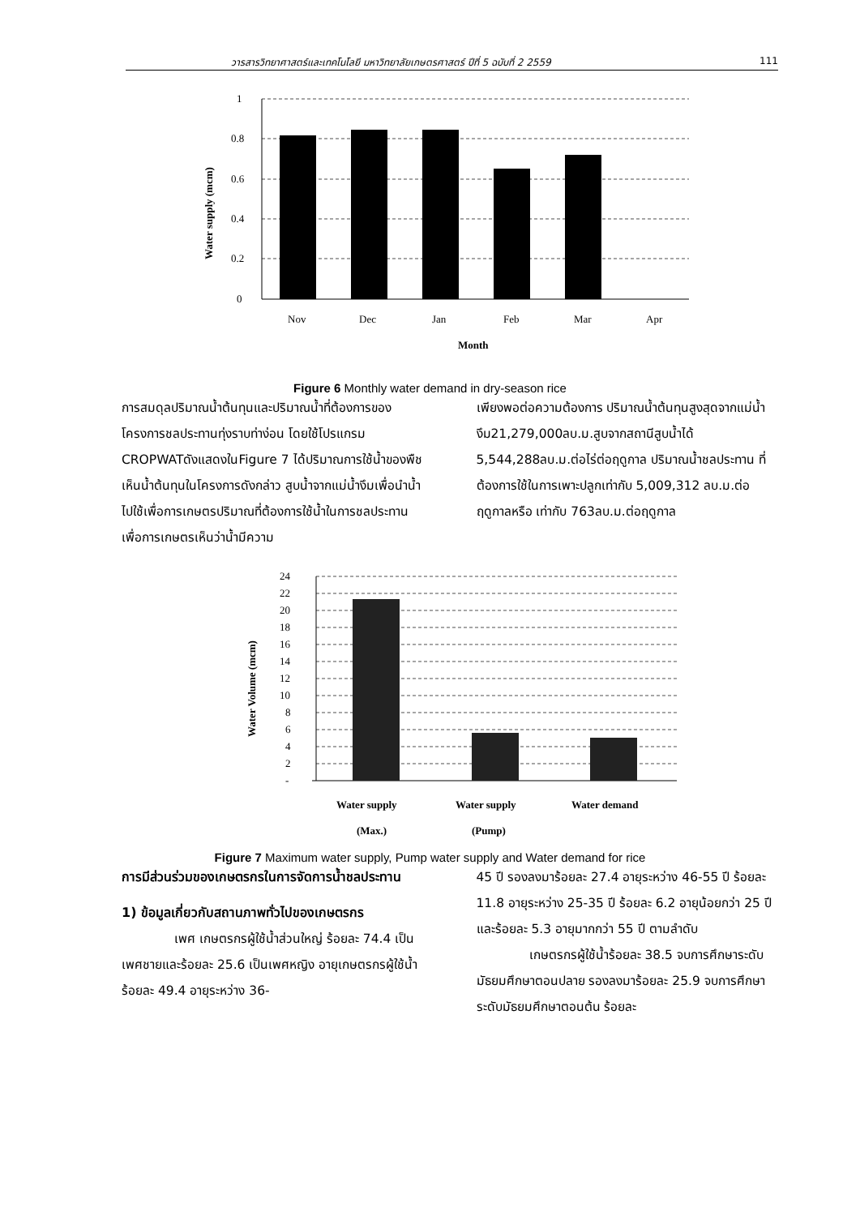วารสารวิทยาศาสตร์และเทคโนโลยี มหาวิทยาลัยเกษตรศาสตร์ ปีที่ 5 ฉบับที่ 2 2559 111
1
0.8
0.6
0.4
0.2
0
Nov
Dec
Jan
Feb
Mar
Apr
Month
Water supply (mcm)
Figure 6 Monthly water demand in dry-season rice
การสมดุลปริมาณน้ำต้นทุนและปริมาณน้ำที่ต้องการของโครงการชลประทานทุ่งราบท่าง่อน โดยใช้โปรแกรม CROPWATดังแสดงในFigure 7 ได้ปริมาณการใช้น้ำของพืช เห็นน้ำต้นทุนในโครงการดังกล่าว สูบน้ำจากแม่น้ำงึมเพื่อนำน้ำไปใช้เพื่อการเกษตรปริมาณที่ต้องการใช้น้ำในการชลประทานเพื่อการเกษตรเห็นว่าน้ำมีความ
เพียงพอต่อความต้องการ ปริมาณน้ำต้นทุนสูงสุดจากแม่น้ำงึม21,279,000ลบ.ม.สูบจากสถานีสูบน้ำได้ 5,544,288ลบ.ม.ต่อไร่ต่อฤดูกาล ปริมาณน้ำชลประทาน ที่ต้องการใช้ในการเพาะปลูกเท่ากับ 5,009,312 ลบ.ม.ต่อฤดูกาลหรือ เท่ากับ 763ลบ.ม.ต่อฤดูกาล
24
22
20
18
16
14
12
10
8
6
4
2
-
Water supply
Water supply
Water demand
(Max.)
(Pump)
Water Volume (mcm)
Figure 7 Maximum water supply, Pump water supply and Water demand for rice
การมีส่วนร่วมของเกษตรกรในการจัดการน้ำชลประทาน
1) ข้อมูลเกี่ยวกับสถานภาพทั่วไปของเกษตรกร
เพศ เกษตรกรผู้ใช้น้ำส่วนใหญ่ ร้อยละ 74.4 เป็นเพศชายและร้อยละ 25.6 เป็นเพศหญิง อายุเกษตรกรผู้ใช้น้ำร้อยละ 49.4 อายุระหว่าง 36-
45 ปี รองลงมาร้อยละ 27.4 อายุระหว่าง 46-55 ปี ร้อยละ 11.8 อายุระหว่าง 25-35 ปี ร้อยละ 6.2 อายุน้อยกว่า 25 ปี และร้อยละ 5.3 อายุมากกว่า 55 ปี ตามลำดับ
เกษตรกรผู้ใช้น้ำร้อยละ 38.5 จบการศึกษาระดับมัธยมศึกษาตอนปลาย รองลงมาร้อยละ 25.9 จบการศึกษาระดับมัธยมศึกษาตอนต้น ร้อยละ